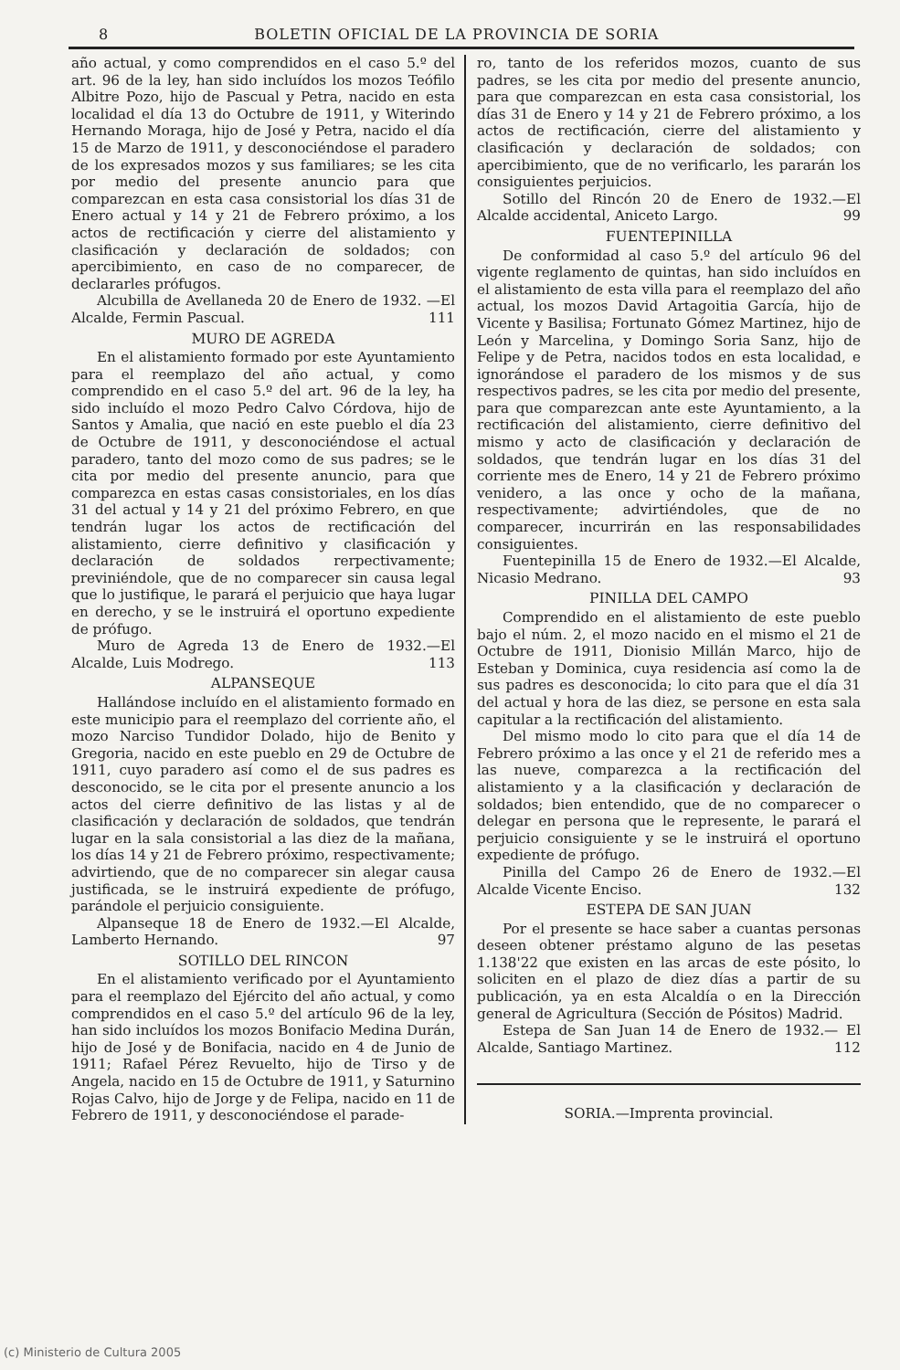8 BOLETIN OFICIAL DE LA PROVINCIA DE SORIA
año actual, y como comprendidos en el caso 5.º del art. 96 de la ley, han sido incluídos los mozos Teófilo Albitre Pozo, hijo de Pascual y Petra, nacido en esta localidad el día 13 do Octubre de 1911, y Witerindo Hernando Moraga, hijo de José y Petra, nacido el día 15 de Marzo de 1911, y desconociéndose el paradero de los expresados mozos y sus familiares; se les cita por medio del presente anuncio para que comparezcan en esta casa consistorial los días 31 de Enero actual y 14 y 21 de Febrero próximo, a los actos de rectificación y cierre del alistamiento y clasificación y declaración de soldados; con apercibimiento, en caso de no comparecer, de declararles prófugos.
Alcubilla de Avellaneda 20 de Enero de 1932. —El Alcalde, Fermin Pascual. 111
MURO DE AGREDA
En el alistamiento formado por este Ayuntamiento para el reemplazo del año actual, y como comprendido en el caso 5.º del art. 96 de la ley, ha sido incluído el mozo Pedro Calvo Córdova, hijo de Santos y Amalia, que nació en este pueblo el día 23 de Octubre de 1911, y desconociéndose el actual paradero, tanto del mozo como de sus padres; se le cita por medio del presente anuncio, para que comparezca en estas casas consistoriales, en los días 31 del actual y 14 y 21 del próximo Febrero, en que tendrán lugar los actos de rectificación del alistamiento, cierre definitivo y clasificación y declaración de soldados rerpectivamente; previniéndole, que de no comparecer sin causa legal que lo justifique, le parará el perjuicio que haya lugar en derecho, y se le instruirá el oportuno expediente de prófugo.
Muro de Agreda 13 de Enero de 1932.—El Alcalde, Luis Modrego. 113
ALPANSEQUE
Hallándose incluído en el alistamiento formado en este municipio para el reemplazo del corriente año, el mozo Narciso Tundidor Dolado, hijo de Benito y Gregoria, nacido en este pueblo en 29 de Octubre de 1911, cuyo paradero así como el de sus padres es desconocido, se le cita por el presente anuncio a los actos del cierre definitivo de las listas y al de clasificación y declaración de soldados, que tendrán lugar en la sala consistorial a las diez de la mañana, los días 14 y 21 de Febrero próximo, respectivamente; advirtiendo, que de no comparecer sin alegar causa justificada, se le instruirá expediente de prófugo, parándole el perjuicio consiguiente.
Alpanseque 18 de Enero de 1932.—El Alcalde, Lamberto Hernando. 97
SOTILLO DEL RINCON
En el alistamiento verificado por el Ayuntamiento para el reemplazo del Ejército del año actual, y como comprendidos en el caso 5.º del artículo 96 de la ley, han sido incluídos los mozos Bonifacio Medina Durán, hijo de José y de Bonifacia, nacido en 4 de Junio de 1911; Rafael Pérez Revuelto, hijo de Tirso y de Angela, nacido en 15 de Octubre de 1911, y Saturnino Rojas Calvo, hijo de Jorge y de Felipa, nacido en 11 de Febrero de 1911, y desconociéndose el parade-
ro, tanto de los referidos mozos, cuanto de sus padres, se les cita por medio del presente anuncio, para que comparezcan en esta casa consistorial, los días 31 de Enero y 14 y 21 de Febrero próximo, a los actos de rectificación, cierre del alistamiento y clasificación y declaración de soldados; con apercibimiento, que de no verificarlo, les pararán los consiguientes perjuicios.
Sotillo del Rincón 20 de Enero de 1932.—El Alcalde accidental, Aniceto Largo. 99
FUENTEPINILLA
De conformidad al caso 5.º del artículo 96 del vigente reglamento de quintas, han sido incluídos en el alistamiento de esta villa para el reemplazo del año actual, los mozos David Artagoitia García, hijo de Vicente y Basilisa; Fortunato Gómez Martinez, hijo de León y Marcelina, y Domingo Soria Sanz, hijo de Felipe y de Petra, nacidos todos en esta localidad, e ignorándose el paradero de los mismos y de sus respectivos padres, se les cita por medio del presente, para que comparezcan ante este Ayuntamiento, a la rectificación del alistamiento, cierre definitivo del mismo y acto de clasificación y declaración de soldados, que tendrán lugar en los días 31 del corriente mes de Enero, 14 y 21 de Febrero próximo venidero, a las once y ocho de la mañana, respectivamente; advirtiéndoles, que de no comparecer, incurrirán en las responsabilidades consiguientes.
Fuentepinilla 15 de Enero de 1932.—El Alcalde, Nicasio Medrano. 93
PINILLA DEL CAMPO
Comprendido en el alistamiento de este pueblo bajo el núm. 2, el mozo nacido en el mismo el 21 de Octubre de 1911, Dionisio Millán Marco, hijo de Esteban y Dominica, cuya residencia así como la de sus padres es desconocida; lo cito para que el día 31 del actual y hora de las diez, se persone en esta sala capitular a la rectificación del alistamiento.
Del mismo modo lo cito para que el día 14 de Febrero próximo a las once y el 21 de referido mes a las nueve, comparezca a la rectificación del alistamiento y a la clasificación y declaración de soldados; bien entendido, que de no comparecer o delegar en persona que le represente, le parará el perjuicio consiguiente y se le instruirá el oportuno expediente de prófugo.
Pinilla del Campo 26 de Enero de 1932.—El Alcalde Vicente Enciso. 132
ESTEPA DE SAN JUAN
Por el presente se hace saber a cuantas personas deseen obtener préstamo alguno de las pesetas 1.138'22 que existen en las arcas de este pósito, lo soliciten en el plazo de diez días a partir de su publicación, ya en esta Alcaldía o en la Dirección general de Agricultura (Sección de Pósitos) Madrid.
Estepa de San Juan 14 de Enero de 1932.— El Alcalde, Santiago Martinez. 112
SORIA.—Imprenta provincial.
(c) Ministerio de Cultura 2005